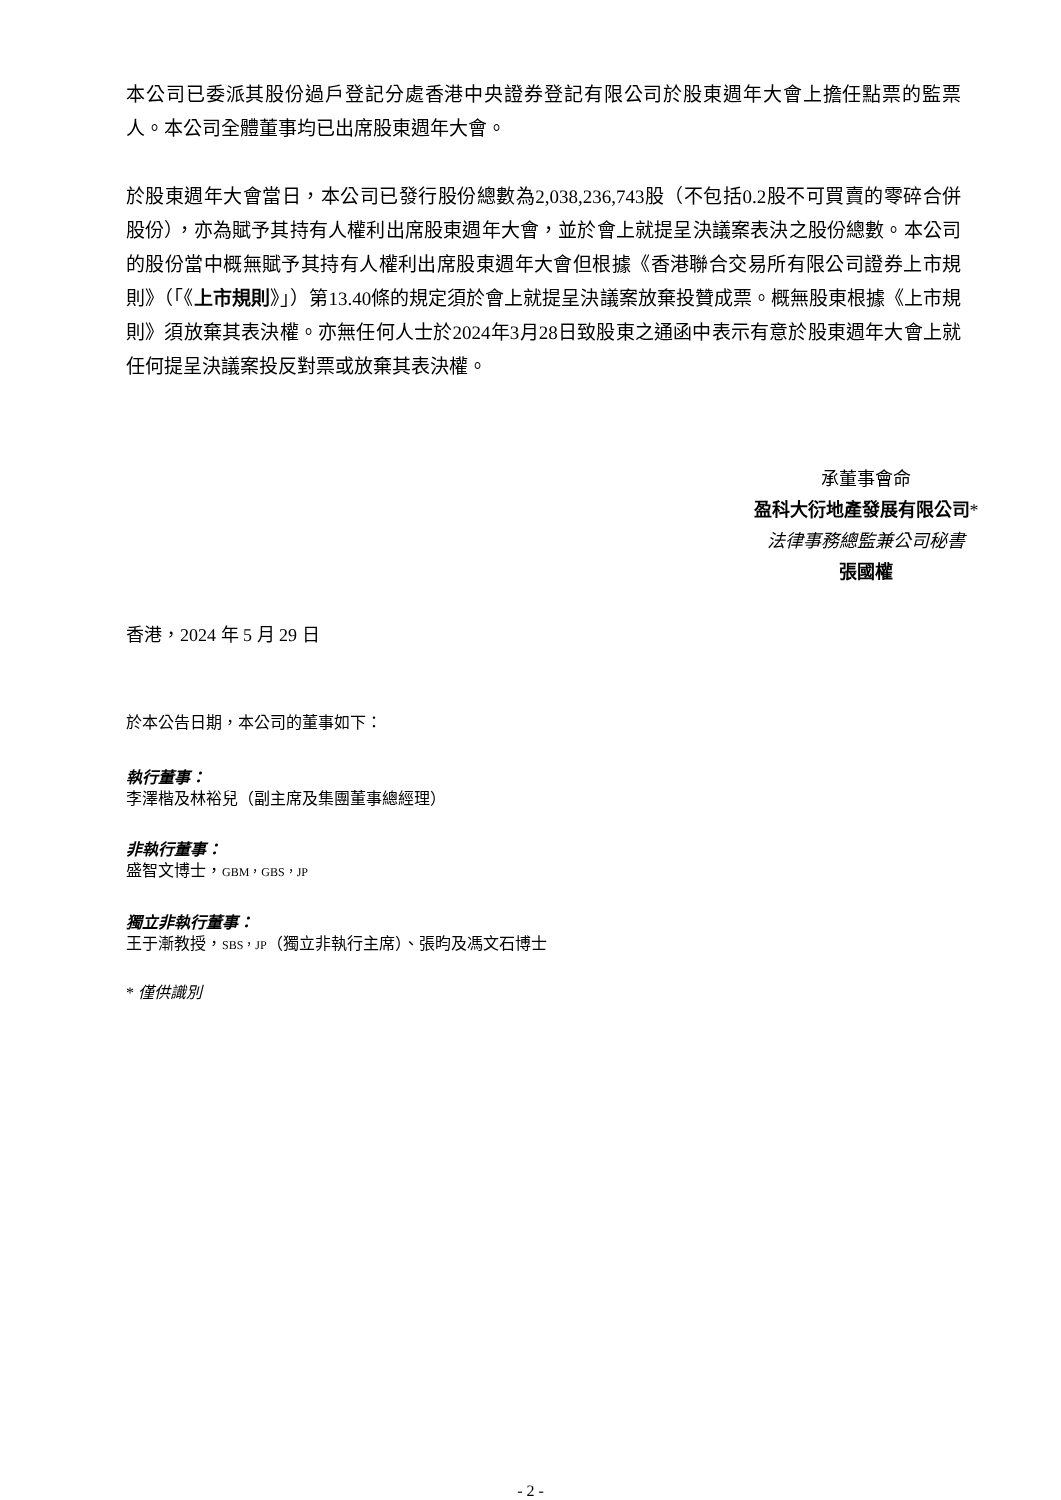本公司已委派其股份過戶登記分處香港中央證券登記有限公司於股東週年大會上擔任點票的監票人。本公司全體董事均已出席股東週年大會。
於股東週年大會當日，本公司已發行股份總數為2,038,236,743股（不包括0.2股不可買賣的零碎合併股份），亦為賦予其持有人權利出席股東週年大會，並於會上就提呈決議案表決之股份總數。本公司的股份當中概無賦予其持有人權利出席股東週年大會但根據《香港聯合交易所有限公司證券上市規則》（「《上市規則》」）第13.40條的規定須於會上就提呈決議案放棄投贊成票。概無股東根據《上市規則》須放棄其表決權。亦無任何人士於2024年3月28日致股東之通函中表示有意於股東週年大會上就任何提呈決議案投反對票或放棄其表決權。
承董事會命
盈科大衍地產發展有限公司*
法律事務總監兼公司秘書
張國權
香港，2024 年 5 月 29 日
於本公告日期，本公司的董事如下：
執行董事：
李澤楷及林裕兒（副主席及集團董事總經理）
非執行董事：
盛智文博士，GBM，GBS，JP
獨立非執行董事：
王于漸教授，SBS，JP（獨立非執行主席）、張昀及馮文石博士
* 僅供識別
- 2 -